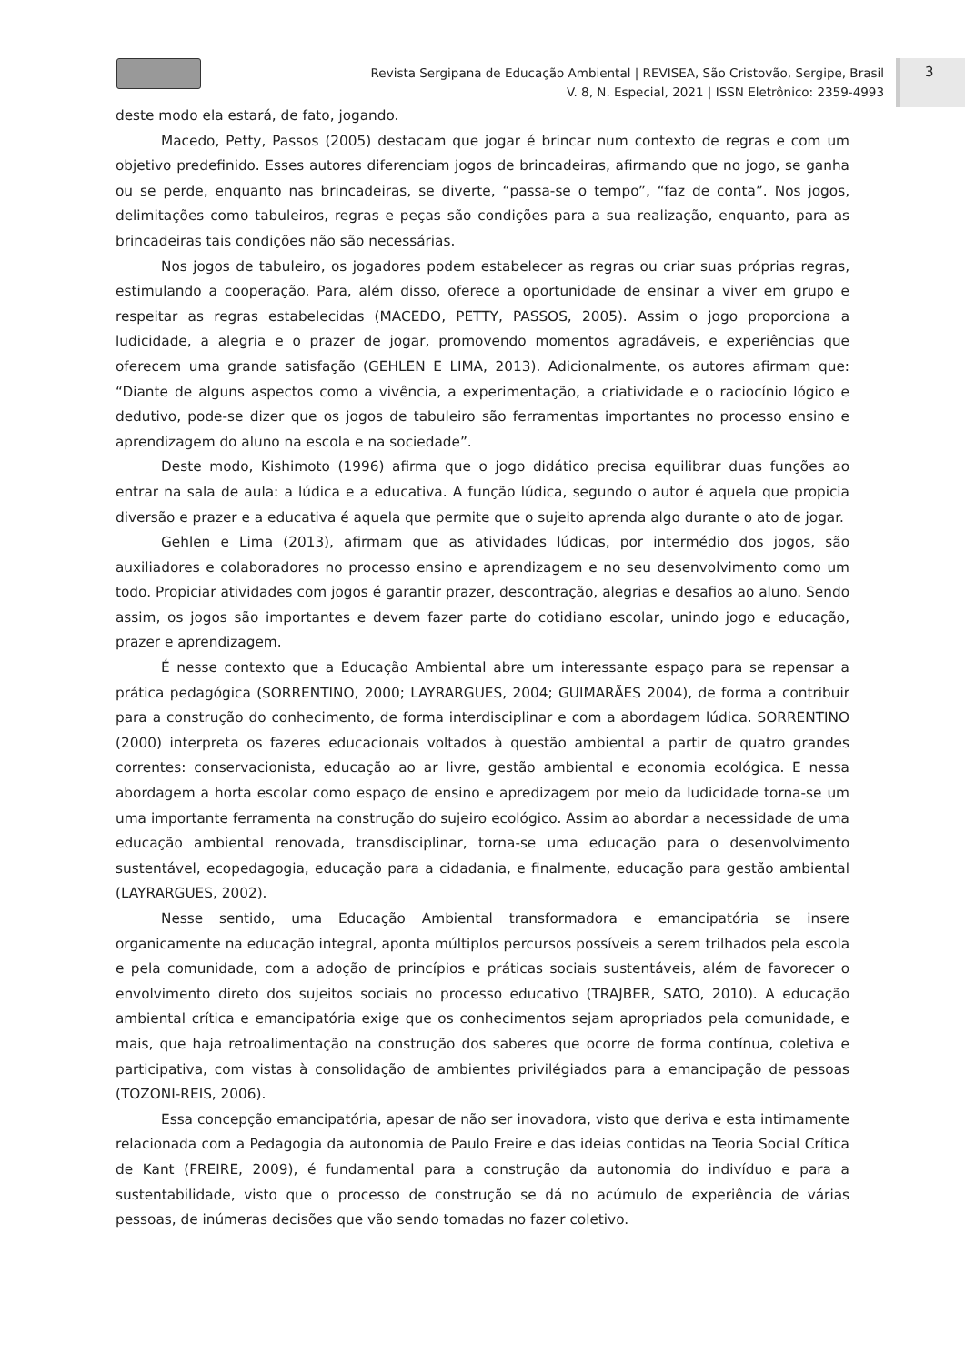Revista Sergipana de Educação Ambiental | REVISEA, São Cristovão, Sergipe, Brasil
V. 8, N. Especial, 2021 | ISSN Eletrônico: 2359-4993
3
deste modo ela estará, de fato, jogando.
Macedo, Petty, Passos (2005) destacam que jogar é brincar num contexto de regras e com um objetivo predefinido. Esses autores diferenciam jogos de brincadeiras, afirmando que no jogo, se ganha ou se perde, enquanto nas brincadeiras, se diverte, “passa-se o tempo”, “faz de conta”. Nos jogos, delimitações como tabuleiros, regras e peças são condições para a sua realização, enquanto, para as brincadeiras tais condições não são necessárias.
Nos jogos de tabuleiro, os jogadores podem estabelecer as regras ou criar suas próprias regras, estimulando a cooperação. Para, além disso, oferece a oportunidade de ensinar a viver em grupo e respeitar as regras estabelecidas (MACEDO, PETTY, PASSOS, 2005). Assim o jogo proporciona a ludicidade, a alegria e o prazer de jogar, promovendo momentos agradáveis, e experiências que oferecem uma grande satisfação (GEHLEN E LIMA, 2013). Adicionalmente, os autores afirmam que: “Diante de alguns aspectos como a vivência, a experimentação, a criatividade e o raciocínio lógico e dedutivo, pode-se dizer que os jogos de tabuleiro são ferramentas importantes no processo ensino e aprendizagem do aluno na escola e na sociedade”.
Deste modo, Kishimoto (1996) afirma que o jogo didático precisa equilibrar duas funções ao entrar na sala de aula: a lúdica e a educativa. A função lúdica, segundo o autor é aquela que propicia diversão e prazer e a educativa é aquela que permite que o sujeito aprenda algo durante o ato de jogar.
Gehlen e Lima (2013), afirmam que as atividades lúdicas, por intermédio dos jogos, são auxiliadores e colaboradores no processo ensino e aprendizagem e no seu desenvolvimento como um todo. Propiciar atividades com jogos é garantir prazer, descontração, alegrias e desafios ao aluno. Sendo assim, os jogos são importantes e devem fazer parte do cotidiano escolar, unindo jogo e educação, prazer e aprendizagem.
É nesse contexto que a Educação Ambiental abre um interessante espaço para se repensar a prática pedagógica (SORRENTINO, 2000; LAYRARGUES, 2004; GUIMARÃES 2004), de forma a contribuir para a construção do conhecimento, de forma interdisciplinar e com a abordagem lúdica. SORRENTINO (2000) interpreta os fazeres educacionais voltados à questão ambiental a partir de quatro grandes correntes: conservacionista, educação ao ar livre, gestão ambiental e economia ecológica. E nessa abordagem a horta escolar como espaço de ensino e apredizagem por meio da ludicidade torna-se um uma importante ferramenta na construção do sujeiro ecológico. Assim ao abordar a necessidade de uma educação ambiental renovada, transdisciplinar, torna-se uma educação para o desenvolvimento sustentável, ecopedagogia, educação para a cidadania, e finalmente, educação para gestão ambiental (LAYRARGUES, 2002).
Nesse sentido, uma Educação Ambiental transformadora e emancipatória se insere organicamente na educação integral, aponta múltiplos percursos possíveis a serem trilhados pela escola e pela comunidade, com a adoção de princípios e práticas sociais sustentáveis, além de favorecer o envolvimento direto dos sujeitos sociais no processo educativo (TRAJBER, SATO, 2010). A educação ambiental crítica e emancipatória exige que os conhecimentos sejam apropriados pela comunidade, e mais, que haja retroalimentação na construção dos saberes que ocorre de forma contínua, coletiva e participativa, com vistas à consolidação de ambientes privilégiados para a emancipação de pessoas (TOZONI-REIS, 2006).
Essa concepção emancipatória, apesar de não ser inovadora, visto que deriva e esta intimamente relacionada com a Pedagogia da autonomia de Paulo Freire e das ideias contidas na Teoria Social Crítica de Kant (FREIRE, 2009), é fundamental para a construção da autonomia do indivíduo e para a sustentabilidade, visto que o processo de construção se dá no acúmulo de experiência de várias pessoas, de inúmeras decisões que vão sendo tomadas no fazer coletivo.